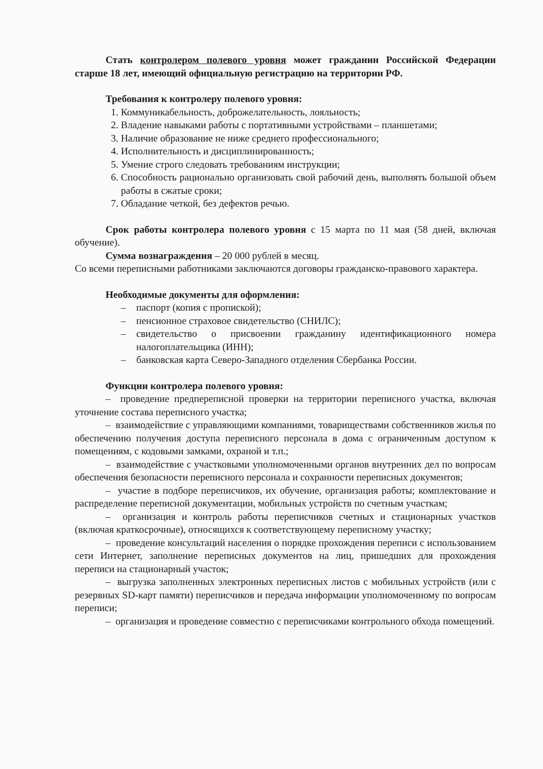Стать контролером полевого уровня может гражданин Российской Федерации старше 18 лет, имеющий официальную регистрацию на территории РФ.
Требования к контролеру полевого уровня:
1. Коммуникабельность, доброжелательность, лояльность;
2. Владение навыками работы с портативными устройствами – планшетами;
3. Наличие образование не ниже среднего профессионального;
4. Исполнительность и дисциплинированность;
5. Умение строго следовать требованиям инструкции;
6. Способность рационально организовать свой рабочий день, выполнять большой объем работы в сжатые сроки;
7. Обладание четкой, без дефектов речью.
Срок работы контролера полевого уровня с 15 марта по 11 мая (58 дней, включая обучение).
Сумма вознаграждения – 20 000 рублей в месяц.
Со всеми переписными работниками заключаются договоры гражданско-правового характера.
Необходимые документы для оформления:
– паспорт (копия с пропиской);
– пенсионное страховое свидетельство (СНИЛС);
– свидетельство о присвоении гражданину идентификационного номера налогоплательщика (ИНН);
– банковская карта Северо-Западного отделения Сбербанка России.
Функции контролера полевого уровня:
– проведение предпереписной проверки на территории переписного участка, включая уточнение состава переписного участка;
– взаимодействие с управляющими компаниями, товариществами собственников жилья по обеспечению получения доступа переписного персонала в дома с ограниченным доступом к помещениям, с кодовыми замками, охраной и т.п.;
– взаимодействие с участковыми уполномоченными органов внутренних дел по вопросам обеспечения безопасности переписного персонала и сохранности переписных документов;
– участие в подборе переписчиков, их обучение, организация работы; комплектование и распределение переписной документации, мобильных устройств по счетным участкам;
– организация и контроль работы переписчиков счетных и стационарных участков (включая краткосрочные), относящихся к соответствующему переписному участку;
– проведение консультаций населения о порядке прохождения переписи с использованием сети Интернет, заполнение переписных документов на лиц, пришедших для прохождения переписи на стационарный участок;
– выгрузка заполненных электронных переписных листов с мобильных устройств (или с резервных SD-карт памяти) переписчиков и передача информации уполномоченному по вопросам переписи;
– организация и проведение совместно с переписчиками контрольного обхода помещений.